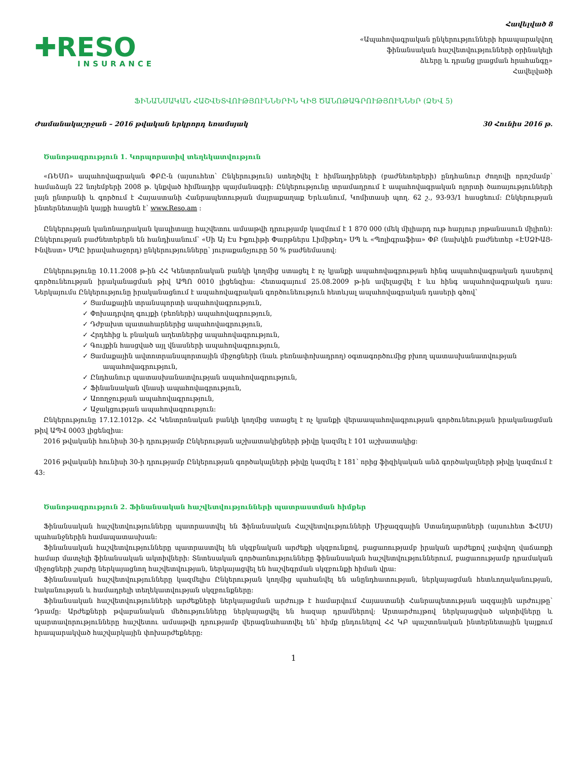Հավելված 8
✚RESO
INSURANCE
«Ապահովագրական ընկերությունների հրապարակվող
ֆինանսական հաշվետվությունների օրինակելի
ձևերը և դրանց լրացման հրահանգը»
Հավելվածի
ՖԻՆԱՆՍԱԿԱՆ ՀԱՇՎԵՏՎՈՒԹՅՈՒՆՆԵՐԻՆ ԿԻՑ ԾԱՆՈԹԱԳՐՈՒԹՅՈՒՆՆԵՐ (ՁԵՎ 5)
Ժամանակաշրջան – 2016 թվական երկրորդ եռամսյակ 30 Հունիս 2016 թ.
Ծանոթագրություն 1. Կորպորատիվ տեղեկատվություն
«ՌԵՍՈ» ապահովագրական ՓԲԸ-ն (այսուհետ՝ Ընկերություն) ստեղծվել է հիմնադիրների (բաժնետերերի) ընդհանուր ժողովի որոշմամբ՝ համաձայն 22 նոյեմբերի 2008 թ. կնքված հիմնադիր պայմանագրի: Ընկերությունը տրամադրում է ապահովագրական ոլորտի ծառայությունների լայն ընտրանի և գործում է Հայաստանի Հանրապետության մայրաքաղաք Երևանում, Կոմիտասի պող. 62 շ., 93-93/1 հասցեում: Ընկերության ինտերնետային կայքի հասցեն է՝ www.Reso.am :
Ընկերության կանոնադրական կապիտալը հաշվետու ամսաթվի դրությամբ կազմում է 1 870 000 (մեկ միլիարդ ութ հարյուր յոթանասուն միլիոն): Ընկերության բաժնետերերն են հանդիսանում՝ «Սի Այ Էս Իքուիթի Փարթներս Լիմիթեդ» ՍՊ և «Պոլիգրաֆիա» ՓԲ (նախկին բաժնետեր «ԷՍՁԻԱՅ-Ինվեստ» ՍՊԸ իրավահաջորդ) ընկերությունները՝ յուրաքանչյուրը 50 % բաժնեմասով:
Ընկերությունը 10.11.2008 թ-ին ՀՀ Կենտրոնական բանկի կողմից ստացել է ոչ կյանքի ապահովագրության հինգ ապահովագրական դասերով գործունեության իրականացման թիվ ԱՊՈ 0010 լիցենզիա: Հետագայում 25.08.2009 թ-ին ավելացվել է ևս հինգ ապահովագրական դաս: Ներկայումս Ընկերությունը իրականացնում է ապահովագրական գործունեություն հետևյալ ապահովագրական դասերի գծով՝
✓ Ցամաքային տրանսպորտի ապահովագրություն,
✓ Փոխադրվող գույքի (բեռների) ապահովագրություն,
✓ Դժբախտ պատահարներից ապահովագրություն,
✓ Հրդեհից և բնական աղետներից ապահովագրություն,
✓ Գույքին հասցված այլ վնասների ապահովագրություն,
✓ Ցամաքային ավտոտրանսպորտային միջոցների (նաև բեռնափոխադրող) օգտագործումից բխող պատասխանատվության ապահովագրություն,
✓ Ընդհանուր պատասխանատվության ապահովագրություն,
✓ Ֆինանսական վնասի ապահովագրություն,
✓ Առողջության ապահովագրություն,
✓ Աջակցության ապահովագրություն:
Ընկերությունը 17.12.1012թ. ՀՀ Կենտրոնական բանկի կողմից ստացել է ոչ կյանքի վերաապահովագրության գործունեության իրականացման թիվ ԱՊՎ 0003 լիցենզիա:
2016 թվականի հունիսի 30-ի դրությամբ Ընկերության աշխատակիցների թիվը կազմել է 101 աշխատակից:
2016 թվականի հունիսի 30-ի դրությամբ Ընկերության գործակալների թիվը կազմել է 181՝ որից ֆիզիկական անձ գործակալների թիվը կազմում է 43:
Ծանոթագրություն 2. Ֆինանսական հաշվետվությունների պատրաստման հիմքեր
Ֆինանսական հաշվետվությունները պատրաստվել են Ֆինանսական Հաշվետվությունների Միջազգային Ստանդարտների (այսուհետ ՖՀՄՍ) պահանջներին համապատասխան:
Ֆինանսական հաշվետվությունները պատրաստվել են սկզբնական արժեքի սկզբունքով, բացառությամբ իրական արժեքով չափվող վաճառքի համար մատչելի ֆինանսական ակտիվների: Տնտեսական գործառնությունները ֆինանսական հաշվետվություններում, բացառությամբ դրամական միջոցների շարժը ներկայացնող հաշվետվության, ներկայացվել են հաշվեգրման սկզբունքի հիման վրա:
Ֆինանսական հաշվետվությունները կազմելիս Ընկերության կողմից պահանվել են անընդհատության, ներկայացման հետևողականության, էականության և համադրելի տեղեկատվության սկզբունքները:
Ֆինանսական հաշվետվությունների արժեքների ներկայացման արժույթ է համարվում Հայաստանի Հանրապետության ազգային արժույթը՝ Դրամը: Արժեքների թվաբանական մեծությունները ներկայացվել են հազար դրամներով: Արտարժույթով ներկայացված ակտիվները և պարտավորությունները հաշվետու ամսաթվի դրությամբ վերագնահատվել են՝ հիմք ընդունելով ՀՀ ԿԲ պաշտոնական ինտերնետային կայքում հրապարակված հաշվարկային փոխարժեքները:
1